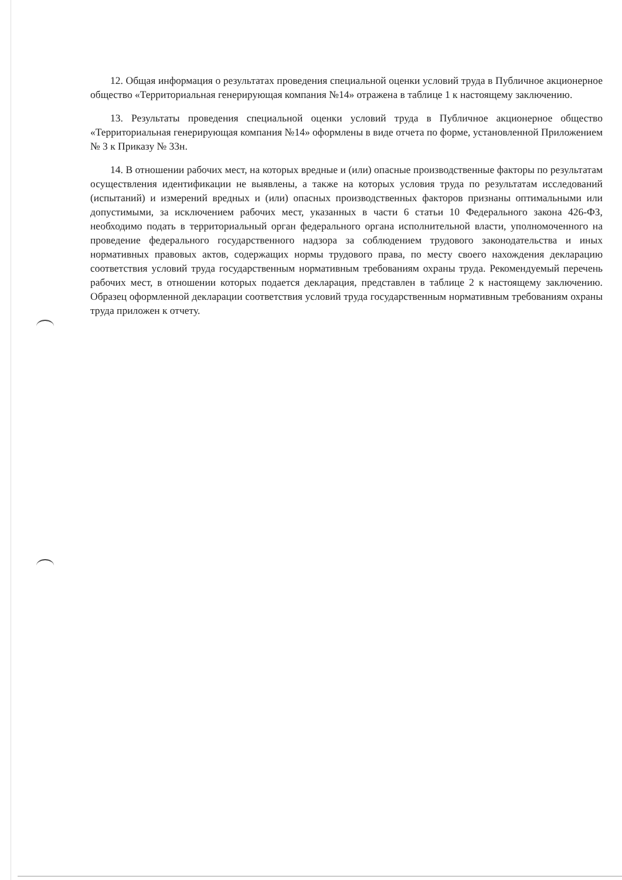12. Общая информация о результатах проведения специальной оценки условий труда в Публичное акционерное общество «Территориальная генерирующая компания №14» отражена в таблице 1 к настоящему заключению.
13. Результаты проведения специальной оценки условий труда в Публичное акционерное общество «Территориальная генерирующая компания №14» оформлены в виде отчета по форме, установленной Приложением № 3 к Приказу № 33н.
14. В отношении рабочих мест, на которых вредные и (или) опасные производственные факторы по результатам осуществления идентификации не выявлены, а также на которых условия труда по результатам исследований (испытаний) и измерений вредных и (или) опасных производственных факторов признаны оптимальными или допустимыми, за исключением рабочих мест, указанных в части 6 статьи 10 Федерального закона 426-ФЗ, необходимо подать в территориальный орган федерального органа исполнительной власти, уполномоченного на проведение федерального государственного надзора за соблюдением трудового законодательства и иных нормативных правовых актов, содержащих нормы трудового права, по месту своего нахождения декларацию соответствия условий труда государственным нормативным требованиям охраны труда. Рекомендуемый перечень рабочих мест, в отношении которых подается декларация, представлен в таблице 2 к настоящему заключению. Образец оформленной декларации соответствия условий труда государственным нормативным требованиям охраны труда приложен к отчету.